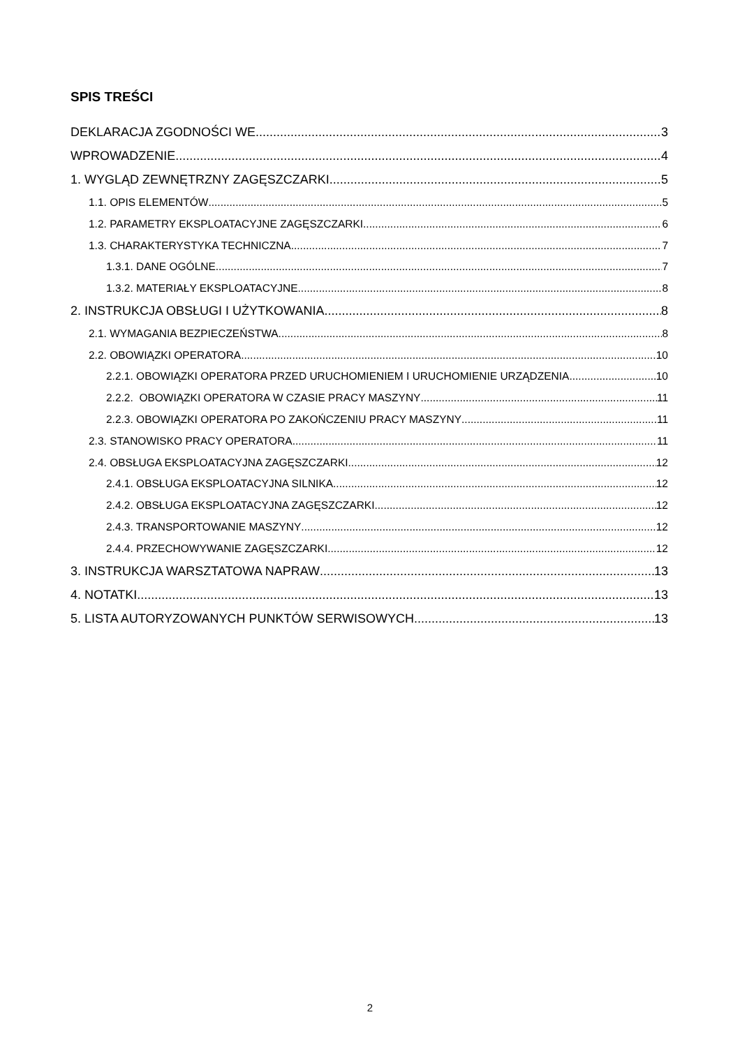SPIS TREŚCI
DEKLARACJA ZGODNOŚCI WE 3
WPROWADZENIE 4
1. WYGLĄD ZEWNĘTRZNY ZAGĘSZCZARKI 5
1.1. OPIS ELEMENTÓW 5
1.2. PARAMETRY EKSPLOATACYJNE ZAGĘSZCZARKI 6
1.3. CHARAKTERYSTYKA TECHNICZNA 7
1.3.1. DANE OGÓLNE 7
1.3.2. MATERIAŁY EKSPLOATACYJNE 8
2. INSTRUKCJA OBSŁUGI I UŻYTKOWANIA 8
2.1. WYMAGANIA BEZPIECZEŃSTWA 8
2.2. OBOWIĄZKI OPERATORA 10
2.2.1. OBOWIĄZKI OPERATORA PRZED URUCHOMIENIEM I URUCHOMIENIE URZĄDZENIA 10
2.2.2. OBOWIĄZKI OPERATORA W CZASIE PRACY MASZYNY 11
2.2.3. OBOWIĄZKI OPERATORA PO ZAKOŃCZENIU PRACY MASZYNY 11
2.3. STANOWISKO PRACY OPERATORA 11
2.4. OBSŁUGA EKSPLOATACYJNA ZAGĘSZCZARKI 12
2.4.1. OBSŁUGA EKSPLOATACYJNA SILNIKA 12
2.4.2. OBSŁUGA EKSPLOATACYJNA ZAGĘSZCZARKI 12
2.4.3. TRANSPORTOWANIE MASZYNY 12
2.4.4. PRZECHOWYWANIE ZAGĘSZCZARKI 12
3. INSTRUKCJA WARSZTATOWA NAPRAW 13
4. NOTATKI 13
5. LISTA AUTORYZOWANYCH PUNKTÓW SERWISOWYCH 13
2